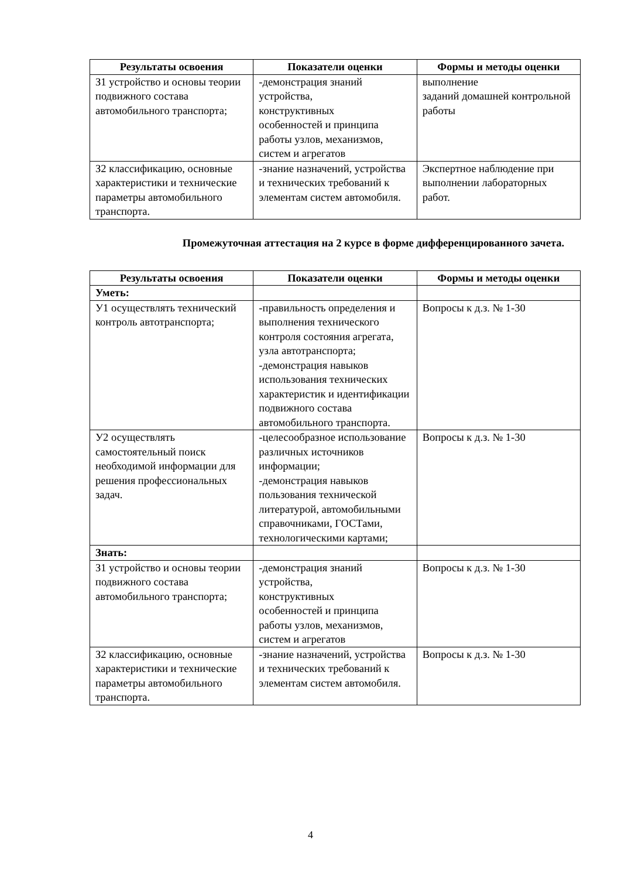| Результаты освоения | Показатели оценки | Формы и методы оценки |
| --- | --- | --- |
| З1 устройство и основы теории подвижного состава автомобильного транспорта; | -демонстрация знаний устройства, конструктивных особенностей и принципа работы узлов, механизмов, систем и агрегатов | выполнение заданий домашней контрольной работы |
| З2 классификацию, основные характеристики и технические параметры автомобильного транспорта. | -знание назначений, устройства и технических требований к элементам систем автомобиля. | Экспертное наблюдение при выполнении лабораторных работ. |
Промежуточная аттестация на 2 курсе в форме дифференцированного зачета.
| Результаты освоения | Показатели оценки | Формы и методы оценки |
| --- | --- | --- |
| Уметь: | | |
| У1 осуществлять технический контроль автотранспорта; | -правильность определения и выполнения технического контроля состояния агрегата, узла автотранспорта; -демонстрация навыков использования технических характеристик и идентификации подвижного состава автомобильного транспорта. | Вопросы к д.з. № 1-30 |
| У2 осуществлять самостоятельный поиск необходимой информации для решения профессиональных задач. | -целесообразное использование различных источников информации; -демонстрация навыков пользования технической литературой, автомобильными справочниками, ГОСТами, технологическими картами; | Вопросы к д.з. № 1-30 |
| Знать: | | |
| З1 устройство и основы теории подвижного состава автомобильного транспорта; | -демонстрация знаний устройства, конструктивных особенностей и принципа работы узлов, механизмов, систем и агрегатов | Вопросы к д.з. № 1-30 |
| З2 классификацию, основные характеристики и технические параметры автомобильного транспорта. | -знание назначений, устройства и технических требований к элементам систем автомобиля. | Вопросы к д.з. № 1-30 |
4